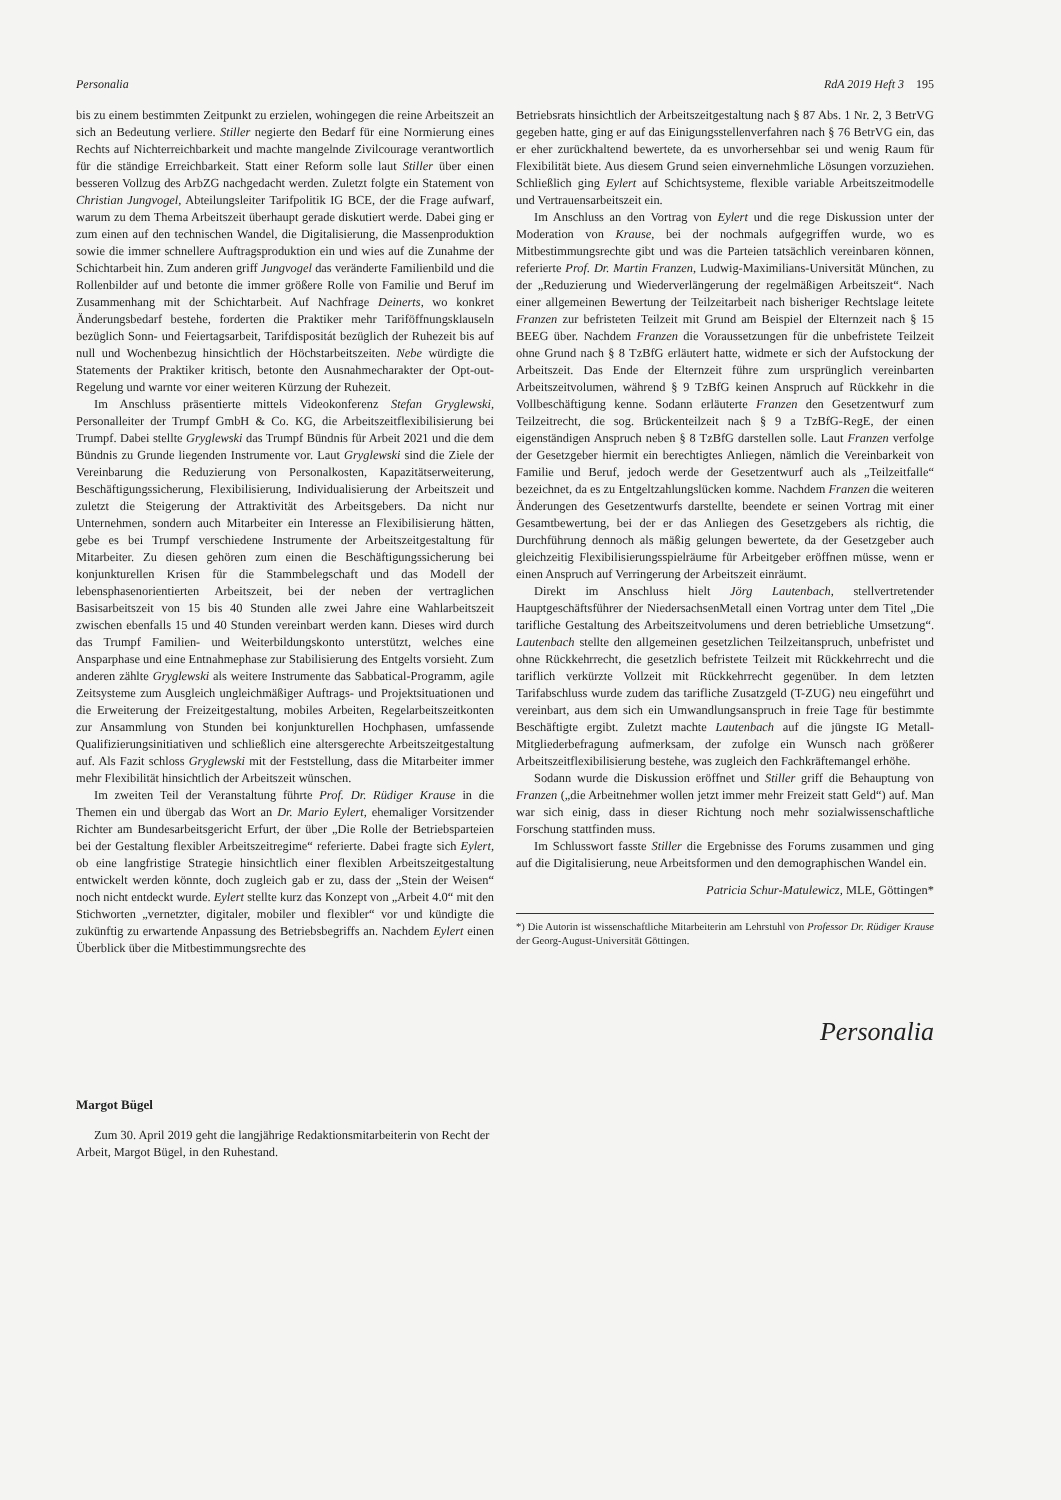Personalia RdA 2019 Heft 3 195
bis zu einem bestimmten Zeitpunkt zu erzielen, wohingegen die reine Arbeitszeit an sich an Bedeutung verliere. Stiller negierte den Bedarf für eine Normierung eines Rechts auf Nichterreichbarkeit und machte mangelnde Zivilcourage verantwortlich für die ständige Erreichbarkeit. Statt einer Reform solle laut Stiller über einen besseren Vollzug des ArbZG nachgedacht werden. Zuletzt folgte ein Statement von Christian Jungvogel, Abteilungsleiter Tarifpolitik IG BCE, der die Frage aufwarf, warum zu dem Thema Arbeitszeit überhaupt gerade diskutiert werde. Dabei ging er zum einen auf den technischen Wandel, die Digitalisierung, die Massenproduktion sowie die immer schnellere Auftragsproduktion ein und wies auf die Zunahme der Schichtarbeit hin. Zum anderen griff Jungvogel das veränderte Familienbild und die Rollenbilder auf und betonte die immer größere Rolle von Familie und Beruf im Zusammenhang mit der Schichtarbeit. Auf Nachfrage Deinerts, wo konkret Änderungsbedarf bestehe, forderten die Praktiker mehr Tariföffnungsklauseln bezüglich Sonn- und Feiertagsarbeit, Tarifdispositát bezüglich der Ruhezeit bis auf null und Wochenbezug hinsichtlich der Höchstarbeitszeiten. Nebe würdigte die Statements der Praktiker kritisch, betonte den Ausnahmecharakter der Opt-out-Regelung und warnte vor einer weiteren Kürzung der Ruhezeit.
Im Anschluss präsentierte mittels Videokonferenz Stefan Gryglewski, Personalleiter der Trumpf GmbH & Co. KG, die Arbeitszeitflexibilisierung bei Trumpf. Dabei stellte Gryglewski das Trumpf Bündnis für Arbeit 2021 und die dem Bündnis zu Grunde liegenden Instrumente vor. Laut Gryglewski sind die Ziele der Vereinbarung die Reduzierung von Personalkosten, Kapazitätserweiterung, Beschäftigungssicherung, Flexibilisierung, Individualisierung der Arbeitszeit und zuletzt die Steigerung der Attraktivität des Arbeitsgebers. Da nicht nur Unternehmen, sondern auch Mitarbeiter ein Interesse an Flexibilisierung hätten, gebe es bei Trumpf verschiedene Instrumente der Arbeitszeitgestaltung für Mitarbeiter. Zu diesen gehören zum einen die Beschäftigungssicherung bei konjunkturellen Krisen für die Stammbelegschaft und das Modell der lebensphasenorientierten Arbeitszeit, bei der neben der vertraglichen Basisarbeitszeit von 15 bis 40 Stunden alle zwei Jahre eine Wahlarbeitszeit zwischen ebenfalls 15 und 40 Stunden vereinbart werden kann. Dieses wird durch das Trumpf Familien- und Weiterbildungskonto unterstützt, welches eine Ansparphase und eine Entnahmephase zur Stabilisierung des Entgelts vorsieht. Zum anderen zählte Gryglewski als weitere Instrumente das Sabbatical-Programm, agile Zeitsysteme zum Ausgleich ungleichmäßiger Auftrags- und Projektsituationen und die Erweiterung der Freizeitgestaltung, mobiles Arbeiten, Regelarbeitszeitkonten zur Ansammlung von Stunden bei konjunkturellen Hochphasen, umfassende Qualifizierungsinitiativen und schließlich eine altersgerechte Arbeitszeitgestaltung auf. Als Fazit schloss Gryglewski mit der Feststellung, dass die Mitarbeiter immer mehr Flexibilität hinsichtlich der Arbeitszeit wünschen.
Im zweiten Teil der Veranstaltung führte Prof. Dr. Rüdiger Krause in die Themen ein und übergab das Wort an Dr. Mario Eylert, ehemaliger Vorsitzender Richter am Bundesarbeitsgericht Erfurt, der über „Die Rolle der Betriebsparteien bei der Gestaltung flexibler Arbeitszeitregime“ referierte. Dabei fragte sich Eylert, ob eine langfristige Strategie hinsichtlich einer flexiblen Arbeitszeitgestaltung entwickelt werden könnte, doch zugleich gab er zu, dass der „Stein der Weisen“ noch nicht entdeckt wurde. Eylert stellte kurz das Konzept von „Arbeit 4.0“ mit den Stichworten „vernetzter, digitaler, mobiler und flexibler“ vor und kündigte die zukünftig zu erwartende Anpassung des Betriebsbegriffs an. Nachdem Eylert einen Überblick über die Mitbestimmungsrechte des
Betriebsrats hinsichtlich der Arbeitszeitgestaltung nach § 87 Abs. 1 Nr. 2, 3 BetrVG gegeben hatte, ging er auf das Einigungsstellenverfahren nach § 76 BetrVG ein, das er eher zurückhaltend bewertete, da es unvorhersehbar sei und wenig Raum für Flexibilität biete. Aus diesem Grund seien einvernehmliche Lösungen vorzuziehen. Schließlich ging Eylert auf Schichtsysteme, flexible variable Arbeitszeitmodelle und Vertrauensarbeitszeit ein.
Im Anschluss an den Vortrag von Eylert und die rege Diskussion unter der Moderation von Krause, bei der nochmals aufgegriffen wurde, wo es Mitbestimmungsrechte gibt und was die Parteien tatsächlich vereinbaren können, referierte Prof. Dr. Martin Franzen, Ludwig-Maximilians-Universität München, zu der „Reduzierung und Wiederverlängerung der regelmäßigen Arbeitszeit“. Nach einer allgemeinen Bewertung der Teilzeitarbeit nach bisheriger Rechtslage leitete Franzen zur befristeten Teilzeit mit Grund am Beispiel der Elternzeit nach § 15 BEEG über. Nachdem Franzen die Voraussetzungen für die unbefristete Teilzeit ohne Grund nach § 8 TzBfG erläutert hatte, widmete er sich der Aufstockung der Arbeitszeit. Das Ende der Elternzeit führe zum ursprünglich vereinbarten Arbeitszeitvolumen, während § 9 TzBfG keinen Anspruch auf Rückkehr in die Vollbeschäftigung kenne. Sodann erläuterte Franzen den Gesetzentwurf zum Teilzeitrecht, die sog. Brückenteilzeit nach § 9 a TzBfG-RegE, der einen eigenständigen Anspruch neben § 8 TzBfG darstellen solle. Laut Franzen verfolge der Gesetzgeber hiermit ein berechtigtes Anliegen, nämlich die Vereinbarkeit von Familie und Beruf, jedoch werde der Gesetzentwurf auch als „Teilzeitfalle“ bezeichnet, da es zu Entgeltzahlungslücken komme. Nachdem Franzen die weiteren Änderungen des Gesetzentwurfs darstellte, beendete er seinen Vortrag mit einer Gesamtbewertung, bei der er das Anliegen des Gesetzgebers als richtig, die Durchführung dennoch als mäßig gelungen bewertete, da der Gesetzgeber auch gleichzeitig Flexibilisierungsspielräume für Arbeitgeber eröffnen müsse, wenn er einen Anspruch auf Verringerung der Arbeitszeit einräumt.
Direkt im Anschluss hielt Jörg Lautenbach, stellvertretender Hauptgeschäftsführer der NiedersachsenMetall einen Vortrag unter dem Titel „Die tarifliche Gestaltung des Arbeitszeitvolumens und deren betriebliche Umsetzung“. Lautenbach stellte den allgemeinen gesetzlichen Teilzeitanspruch, unbefristet und ohne Rückkehrrecht, die gesetzlich befristete Teilzeit mit Rückkehrrecht und die tariflich verkürzte Vollzeit mit Rückkehrrecht gegenüber. In dem letzten Tarifabschluss wurde zudem das tarifliche Zusatzgeld (T-ZUG) neu eingeführt und vereinbart, aus dem sich ein Umwandlungsanspruch in freie Tage für bestimmte Beschäftigte ergibt. Zuletzt machte Lautenbach auf die jüngste IG Metall-Mitgliederbefragung aufmerksam, der zufolge ein Wunsch nach größerer Arbeitszeitflexibilisierung bestehe, was zugleich den Fachkräftemangel erhöhe.
Sodann wurde die Diskussion eröffnet und Stiller griff die Behauptung von Franzen („die Arbeitnehmer wollen jetzt immer mehr Freizeit statt Geld“) auf. Man war sich einig, dass in dieser Richtung noch mehr sozialwissenschaftliche Forschung stattfinden muss.
Im Schlusswort fasste Stiller die Ergebnisse des Forums zusammen und ging auf die Digitalisierung, neue Arbeitsformen und den demographischen Wandel ein.
Patricia Schur-Matulewicz, MLE, Göttingen*
*) Die Autorin ist wissenschaftliche Mitarbeiterin am Lehrstuhl von Professor Dr. Rüdiger Krause der Georg-August-Universität Göttingen.
Personalia
Margot Bügel
Zum 30. April 2019 geht die langjährige Redaktionsmitarbeiterin von Recht der Arbeit, Margot Bügel, in den Ruhestand.